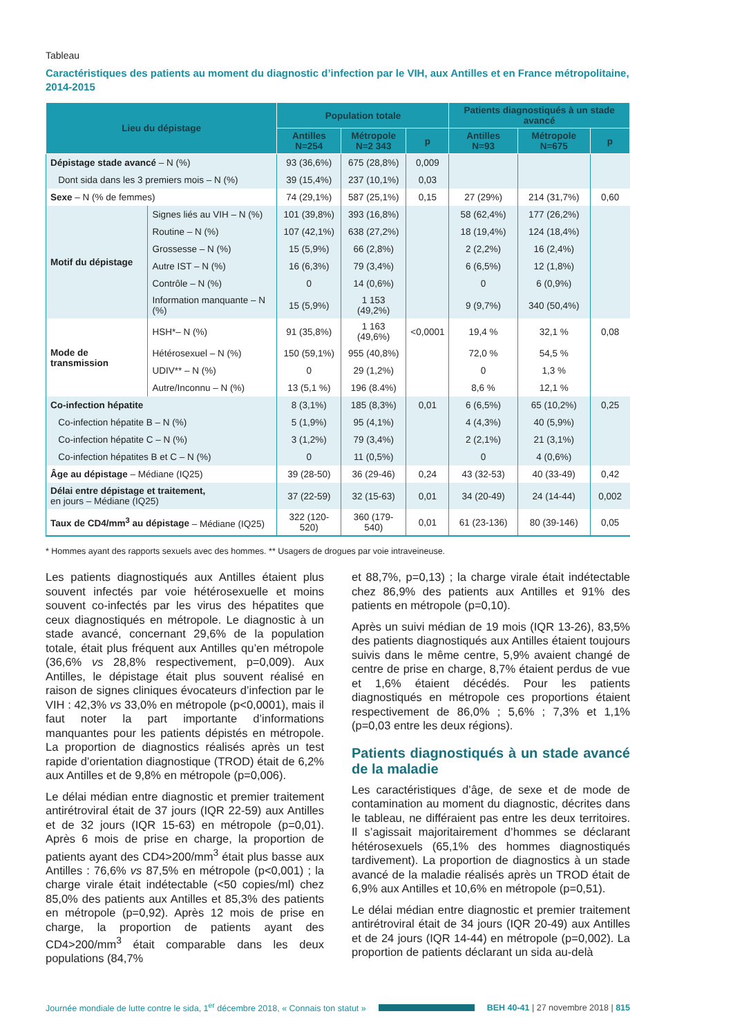Tableau
Caractéristiques des patients au moment du diagnostic d’infection par le VIH, aux Antilles et en France métropolitaine, 2014-2015
| Lieu du dépistage | | Population totale | | | Patients diagnostiqués à un stade avancé | | |
| --- | --- | --- | --- | --- | --- | --- | --- |
| | | Antilles N=254 | Métropole N=2 343 | p | Antilles N=93 | Métropole N=675 | p |
| Dépistage stade avancé – N (%) | | 93 (36,6%) | 675 (28,8%) | 0,009 | | | |
| Dont sida dans les 3 premiers mois – N (%) | | 39 (15,4%) | 237 (10,1%) | 0,03 | | | |
| Sexe – N (% de femmes) | | 74 (29,1%) | 587 (25,1%) | 0,15 | 27 (29%) | 214 (31,7%) | 0,60 |
| Motif du dépistage | Signes liés au VIH – N (%) | 101 (39,8%) | 393 (16,8%) | | 58 (62,4%) | 177 (26,2%) | |
| | Routine – N (%) | 107 (42,1%) | 638 (27,2%) | | 18 (19,4%) | 124 (18,4%) | |
| | Grossesse – N (%) | 15 (5,9%) | 66 (2,8%) | | 2 (2,2%) | 16 (2,4%) | |
| | Autre IST – N (%) | 16 (6,3%) | 79 (3,4%) | | 6 (6,5%) | 12 (1,8%) | |
| | Contrôle – N (%) | 0 | 14 (0,6%) | | 0 | 6 (0,9%) | |
| | Information manquante – N (%) | 15 (5,9%) | 1 153 (49,2%) | | 9 (9,7%) | 340 (50,4%) | |
| Mode de transmission | HSH*– N (%) | 91 (35,8%) | 1 163 (49,6%) | <0,0001 | 19,4 % | 32,1 % | 0,08 |
| | Hétérosexuel – N (%) | 150 (59,1%) | 955 (40,8%) | | 72,0 % | 54,5 % | |
| | UDIV** – N (%) | 0 | 29 (1,2%) | | 0 | 1,3 % | |
| | Autre/Inconnu – N (%) | 13 (5,1 %) | 196 (8.4%) | | 8,6 % | 12,1 % | |
| Co-infection hépatite | | 8 (3,1%) | 185 (8,3%) | 0,01 | 6 (6,5%) | 65 (10,2%) | 0,25 |
| Co-infection hépatite B – N (%) | | 5 (1,9%) | 95 (4,1%) | | 4 (4,3%) | 40 (5,9%) | |
| Co-infection hépatite C – N (%) | | 3 (1,2%) | 79 (3,4%) | | 2 (2,1%) | 21 (3,1%) | |
| Co-infection hépatites B et C – N (%) | | 0 | 11 (0,5%) | | 0 | 4 (0,6%) | |
| Âge au dépistage – Médiane (IQ25) | | 39 (28-50) | 36 (29-46) | 0,24 | 43 (32-53) | 40 (33-49) | 0,42 |
| Délai entre dépistage et traitement, en jours – Médiane (IQ25) | | 37 (22-59) | 32 (15-63) | 0,01 | 34 (20-49) | 24 (14-44) | 0,002 |
| Taux de CD4/mm<sup>3</sup> au dépistage – Médiane (IQ25) | | 322 (120-520) | 360 (179-540) | 0,01 | 61 (23-136) | 80 (39-146) | 0,05 |
* Hommes ayant des rapports sexuels avec des hommes. ** Usagers de drogues par voie intraveineuse.
Les patients diagnostiqués aux Antilles étaient plus souvent infectés par voie hétérosexuelle et moins souvent co-infectés par les virus des hépatites que ceux diagnostiqués en métropole. Le diagnostic à un stade avancé, concernant 29,6% de la population totale, était plus fréquent aux Antilles qu’en métropole (36,6% vs 28,8% respectivement, p=0,009). Aux Antilles, le dépistage était plus souvent réalisé en raison de signes cliniques évocateurs d’infection par le VIH : 42,3% vs 33,0% en métropole (p<0,0001), mais il faut noter la part importante d’informations manquantes pour les patients dépistés en métropole. La proportion de diagnostics réalisés après un test rapide d’orientation diagnostique (TROD) était de 6,2% aux Antilles et de 9,8% en métropole (p=0,006).
Le délai médian entre diagnostic et premier traitement antirétroviral était de 37 jours (IQR 22-59) aux Antilles et de 32 jours (IQR 15-63) en métropole (p=0,01). Après 6 mois de prise en charge, la proportion de patients ayant des CD4>200/mm<sup>3</sup> était plus basse aux Antilles : 76,6% vs 87,5% en métropole (p<0,001) ; la charge virale était indétectable (<50 copies/ml) chez 85,0% des patients aux Antilles et 85,3% des patients en métropole (p=0,92). Après 12 mois de prise en charge, la proportion de patients ayant des CD4>200/mm<sup>3</sup> était comparable dans les deux populations (84,7%
et 88,7%, p=0,13) ; la charge virale était indétectable chez 86,9% des patients aux Antilles et 91% des patients en métropole (p=0,10).
Après un suivi médian de 19 mois (IQR 13-26), 83,5% des patients diagnostiqués aux Antilles étaient toujours suivis dans le même centre, 5,9% avaient changé de centre de prise en charge, 8,7% étaient perdus de vue et 1,6% étaient décédés. Pour les patients diagnostiqués en métropole ces proportions étaient respectivement de 86,0% ; 5,6% ; 7,3% et 1,1% (p=0,03 entre les deux régions).
Patients diagnostiqués à un stade avancé de la maladie
Les caractéristiques d’âge, de sexe et de mode de contamination au moment du diagnostic, décrites dans le tableau, ne différaient pas entre les deux territoires. Il s’agissait majoritairement d’hommes se déclarant hétérosexuels (65,1% des hommes diagnostiqués tardivement). La proportion de diagnostics à un stade avancé de la maladie réalisés après un TROD était de 6,9% aux Antilles et 10,6% en métropole (p=0,51).
Le délai médian entre diagnostic et premier traitement antirétroviral était de 34 jours (IQR 20-49) aux Antilles et de 24 jours (IQR 14-44) en métropole (p=0,002). La proportion de patients déclarant un sida au-delà
Journée mondiale de lutte contre le sida, 1<sup>er</sup> décembre 2018, « Connais ton statut » BEH 40-41 | 27 novembre 2018 | 815